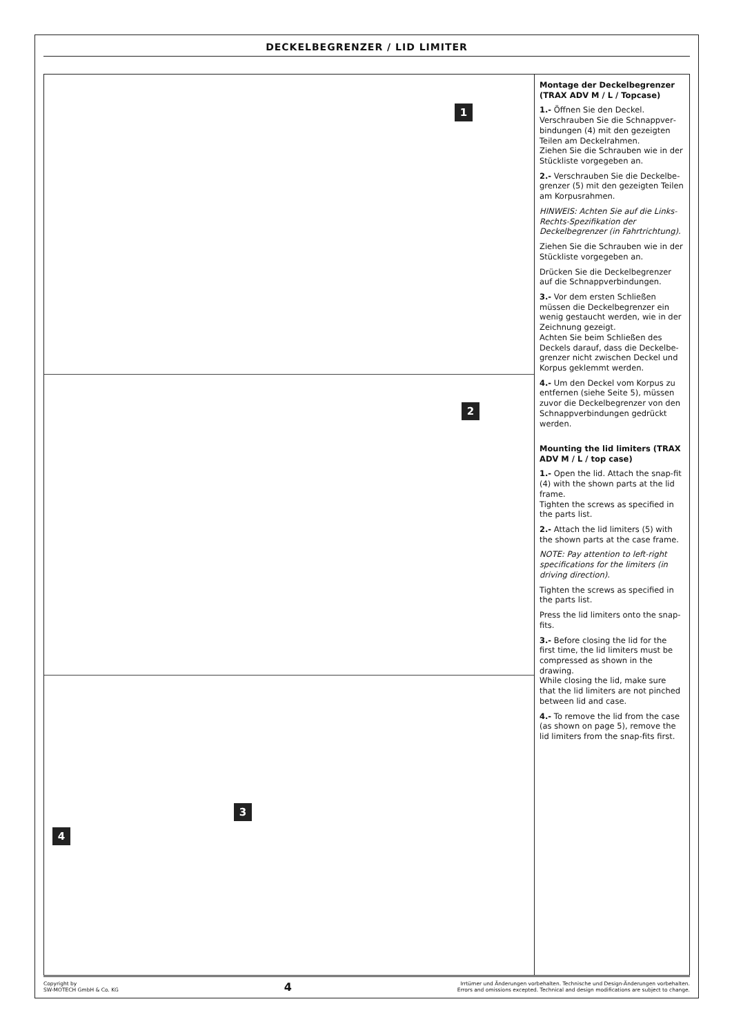DECKELBEGRENZER / LID LIMITER
1
2
3
4
Montage der Deckelbegrenzer (TRAX ADV M / L / Topcase)
1.- Öffnen Sie den Deckel. Verschrauben Sie die Schnappver­bindungen (4) mit den gezeigten Teilen am Deckelrahmen.
Ziehen Sie die Schrauben wie in der Stückliste vorgegeben an.
2.- Verschrauben Sie die Deckelbe­grenzer (5) mit den gezeigten Teilen am Korpusrahmen.
HINWEIS: Achten Sie auf die Links-Rechts-Spezifikation der Deckelbegrenzer (in Fahrtrichtung).
Ziehen Sie die Schrauben wie in der Stückliste vorgegeben an.
Drücken Sie die Deckelbegrenzer auf die Schnappverbindungen.
3.- Vor dem ersten Schließen müssen die Deckelbegrenzer ein wenig gestaucht werden, wie in der Zeichnung gezeigt.
Achten Sie beim Schließen des Deckels darauf, dass die Deckelbe­grenzer nicht zwischen Deckel und Korpus geklemmt werden.
4.- Um den Deckel vom Korpus zu entfernen (siehe Seite 5), müssen zuvor die Deckelbegrenzer von den Schnappverbindungen gedrückt werden.
Mounting the lid limiters (TRAX ADV M / L / top case)
1.- Open the lid. Attach the snap-fit (4) with the shown parts at the lid frame.
Tighten the screws as specified in the parts list.
2.- Attach the lid limiters (5) with the shown parts at the case frame.
NOTE: Pay attention to left-right specifications for the limiters (in driving direction).
Tighten the screws as specified in the parts list.
Press the lid limiters onto the snap-fits.
3.- Before closing the lid for the first time, the lid limiters must be compressed as shown in the drawing.
While closing the lid, make sure that the lid limiters are not pinched between lid and case.
4.- To remove the lid from the case (as shown on page 5), remove the lid limiters from the snap-fits first.
Copyright by
SW-MOTECH GmbH & Co. KG
4
Irrtümer und Änderungen vorbehalten. Technische und Design-Änderungen vorbehalten.
Errors and omissions excepted. Technical and design modifications are subject to change.